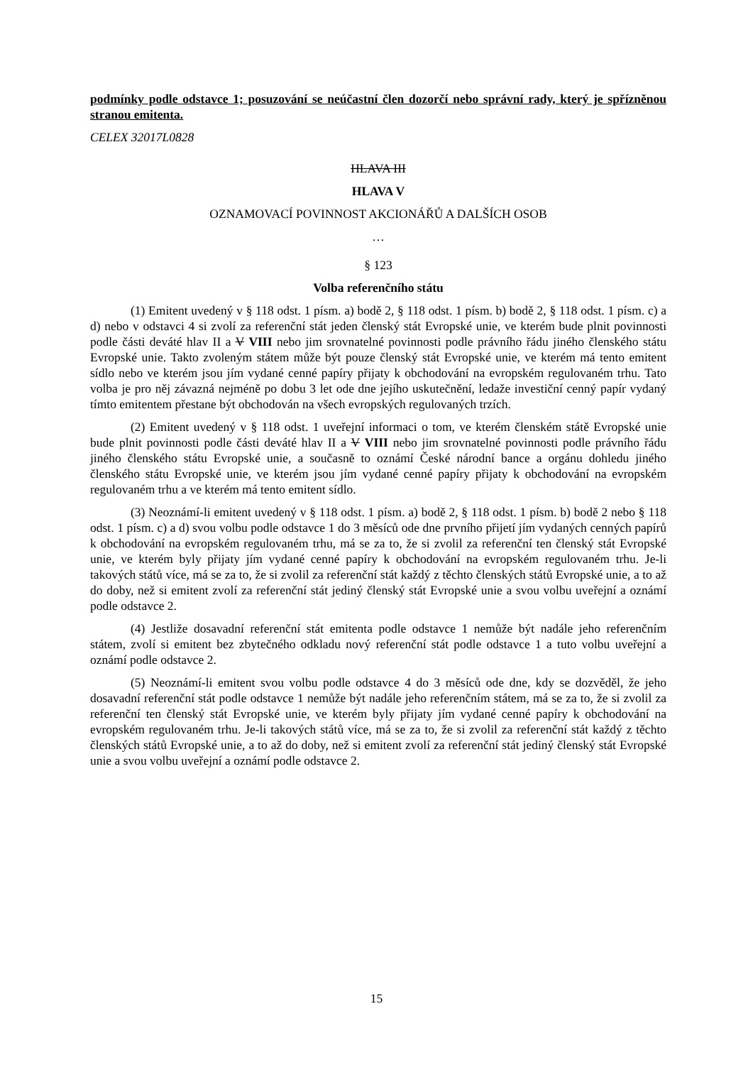podmínky podle odstavce 1; posuzování se neúčastní člen dozorčí nebo správní rady, který je spřízněnou stranou emitenta.
CELEX 32017L0828
HLAVA III
HLAVA V
OZNAMOVACÍ POVINNOST AKCIONÁŘŮ A DALŠÍCH OSOB
…
§ 123
Volba referenčního státu
(1) Emitent uvedený v § 118 odst. 1 písm. a) bodě 2, § 118 odst. 1 písm. b) bodě 2, § 118 odst. 1 písm. c) a d) nebo v odstavci 4 si zvolí za referenční stát jeden členský stát Evropské unie, ve kterém bude plnit povinnosti podle části deváté hlav II a V VIII nebo jim srovnatelné povinnosti podle právního řádu jiného členského státu Evropské unie. Takto zvoleným státem může být pouze členský stát Evropské unie, ve kterém má tento emitent sídlo nebo ve kterém jsou jím vydané cenné papíry přijaty k obchodování na evropském regulovaném trhu. Tato volba je pro něj závazná nejméně po dobu 3 let ode dne jejího uskutečnění, ledaže investiční cenný papír vydaný tímto emitentem přestane být obchodován na všech evropských regulovaných trzích.
(2) Emitent uvedený v § 118 odst. 1 uveřejní informaci o tom, ve kterém členském státě Evropské unie bude plnit povinnosti podle části deváté hlav II a V VIII nebo jim srovnatelné povinnosti podle právního řádu jiného členského státu Evropské unie, a současně to oznámí České národní bance a orgánu dohledu jiného členského státu Evropské unie, ve kterém jsou jím vydané cenné papíry přijaty k obchodování na evropském regulovaném trhu a ve kterém má tento emitent sídlo.
(3) Neoznámí-li emitent uvedený v § 118 odst. 1 písm. a) bodě 2, § 118 odst. 1 písm. b) bodě 2 nebo § 118 odst. 1 písm. c) a d) svou volbu podle odstavce 1 do 3 měsíců ode dne prvního přijetí jím vydaných cenných papírů k obchodování na evropském regulovaném trhu, má se za to, že si zvolil za referenční ten členský stát Evropské unie, ve kterém byly přijaty jím vydané cenné papíry k obchodování na evropském regulovaném trhu. Je-li takových států více, má se za to, že si zvolil za referenční stát každý z těchto členských států Evropské unie, a to až do doby, než si emitent zvolí za referenční stát jediný členský stát Evropské unie a svou volbu uveřejní a oznámí podle odstavce 2.
(4) Jestliže dosavadní referenční stát emitenta podle odstavce 1 nemůže být nadále jeho referenčním státem, zvolí si emitent bez zbytečného odkladu nový referenční stát podle odstavce 1 a tuto volbu uveřejní a oznámí podle odstavce 2.
(5) Neoznámí-li emitent svou volbu podle odstavce 4 do 3 měsíců ode dne, kdy se dozvěděl, že jeho dosavadní referenční stát podle odstavce 1 nemůže být nadále jeho referenčním státem, má se za to, že si zvolil za referenční ten členský stát Evropské unie, ve kterém byly přijaty jím vydané cenné papíry k obchodování na evropském regulovaném trhu. Je-li takových států více, má se za to, že si zvolil za referenční stát každý z těchto členských států Evropské unie, a to až do doby, než si emitent zvolí za referenční stát jediný členský stát Evropské unie a svou volbu uveřejní a oznámí podle odstavce 2.
15